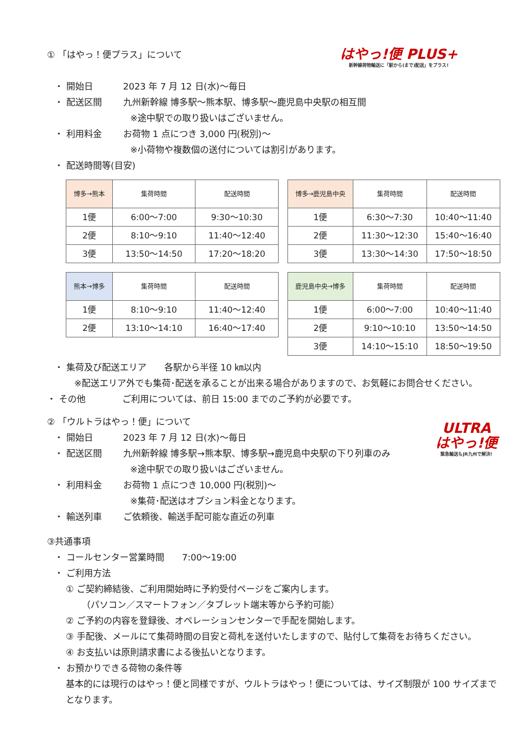はやっ!便 PLUS+
新幹線荷物輸送に「駅から(まで)配送」をプラス!
① 「はやっ！便プラス」について
・ 開始日 2023 年 7 月 12 日(水)～毎日
・ 配送区間 九州新幹線 博多駅～熊本駅、博多駅～鹿児島中央駅の相互間
※途中駅での取り扱いはございません。
・ 利用料金 お荷物 1 点につき 3,000 円(税別)～
※小荷物や複数個の送付については割引があります。
・ 配送時間等(目安)
| 博多→熊本 | 集荷時間 | 配送時間 |
| --- | --- | --- |
| 1便 | 6:00～7:00 | 9:30～10:30 |
| 2便 | 8:10～9:10 | 11:40～12:40 |
| 3便 | 13:50～14:50 | 17:20～18:20 |
| 博多→鹿児島中央 | 集荷時間 | 配送時間 |
| --- | --- | --- |
| 1便 | 6:30～7:30 | 10:40～11:40 |
| 2便 | 11:30～12:30 | 15:40～16:40 |
| 3便 | 13:30～14:30 | 17:50～18:50 |
| 熊本→博多 | 集荷時間 | 配送時間 |
| --- | --- | --- |
| 1便 | 8:10～9:10 | 11:40～12:40 |
| 2便 | 13:10～14:10 | 16:40～17:40 |
| 鹿児島中央→博多 | 集荷時間 | 配送時間 |
| --- | --- | --- |
| 1便 | 6:00～7:00 | 10:40～11:40 |
| 2便 | 9:10～10:10 | 13:50～14:50 |
| 3便 | 14:10～15:10 | 18:50～19:50 |
・ 集荷及び配送エリア　　各駅から半径 10 ㎞以内
※配送エリア外でも集荷･配送を承ることが出来る場合がありますので、お気軽にお問合せください。
・ その他 ご利用については、前日 15:00 までのご予約が必要です。
ULTRA
はやっ!便
緊急輸送もJR九州で解決!
② 「ウルトラはやっ！便」について
・ 開始日 2023 年 7 月 12 日(水)～毎日
・ 配送区間 九州新幹線 博多駅→熊本駅、博多駅→鹿児島中央駅の下り列車のみ
※途中駅での取り扱いはございません。
・ 利用料金 お荷物 1 点につき 10,000 円(税別)～
※集荷･配送はオプション料金となります。
・ 輸送列車 ご依頼後、輸送手配可能な直近の列車
③共通事項
・ コールセンター営業時間　　7:00～19:00
・ ご利用方法
① ご契約締結後、ご利用開始時に予約受付ページをご案内します。
（パソコン／スマートフォン／タブレット端末等から予約可能）
② ご予約の内容を登録後、オペレーションセンターで手配を開始します。
③ 手配後、メールにて集荷時間の目安と荷札を送付いたしますので、貼付して集荷をお待ちください。
④ お支払いは原則請求書による後払いとなります。
・ お預かりできる荷物の条件等
基本的には現行のはやっ！便と同様ですが、ウルトラはやっ！便については、サイズ制限が 100 サイズまでとなります。